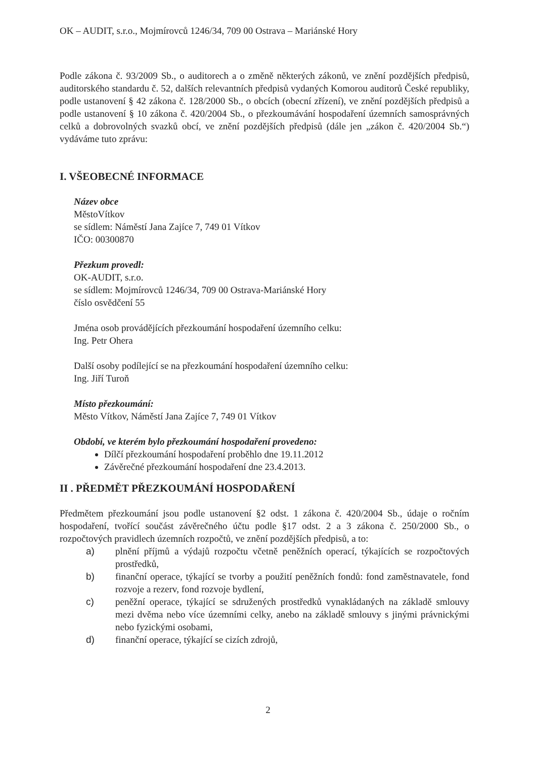OK – AUDIT, s.r.o., Mojmírovců 1246/34, 709 00 Ostrava – Mariánské Hory
Podle zákona č. 93/2009 Sb., o auditorech a o změně některých zákonů, ve znění pozdějších předpisů, auditorského standardu č. 52, dalších relevantních předpisů vydaných Komorou auditorů České republiky, podle ustanovení § 42 zákona č. 128/2000 Sb., o obcích (obecní zřízení), ve znění pozdějších předpisů a podle ustanovení § 10 zákona č. 420/2004 Sb., o přezkoumávání hospodaření územních samosprávných celků a dobrovolných svazků obcí, ve znění pozdějších předpisů (dále jen „zákon č. 420/2004 Sb.“) vydáváme tuto zprávu:
I. VŠEOBECNÉ INFORMACE
Název obce
MěstoVítkov
se sídlem: Náměstí Jana Zajíce 7, 749 01 Vítkov
IČO: 00300870
Přezkum provedl:
OK-AUDIT, s.r.o.
se sídlem: Mojmírovců 1246/34, 709 00 Ostrava-Mariánské Hory
číslo osvědčení 55
Jména osob provádějících přezkoumání hospodaření územního celku:
Ing. Petr Ohera
Další osoby podílející se na přezkoumání hospodaření územního celku:
Ing. Jiří Turoň
Místo přezkoumání:
Město Vítkov, Náměstí Jana Zajíce 7, 749 01 Vítkov
Období, ve kterém bylo přezkoumání hospodaření provedeno:
Dílčí přezkoumání hospodaření proběhlo dne 19.11.2012
Závěrečné přezkoumání hospodaření dne 23.4.2013.
II . PŘEDMĚT PŘEZKOUMÁNÍ HOSPODAŘENÍ
Předmětem přezkoumání jsou podle ustanovení §2 odst. 1 zákona č. 420/2004 Sb., údaje o ročním hospodaření, tvořící součást závěrečného účtu podle §17 odst. 2 a 3 zákona č. 250/2000 Sb., o rozpočtových pravidlech územních rozpočtů, ve znění pozdějších předpisů, a to:
a) plnění příjmů a výdajů rozpočtu včetně peněžních operací, týkajících se rozpočtových prostředků,
b) finanční operace, týkající se tvorby a použití peněžních fondů: fond zaměstnavatele, fond rozvoje a rezerv, fond rozvoje bydlení,
c) peněžní operace, týkající se sdružených prostředků vynakládaných na základě smlouvy mezi dvěma nebo více územními celky, anebo na základě smlouvy s jinými právnickými nebo fyzickými osobami,
d) finanční operace, týkající se cizích zdrojů,
2